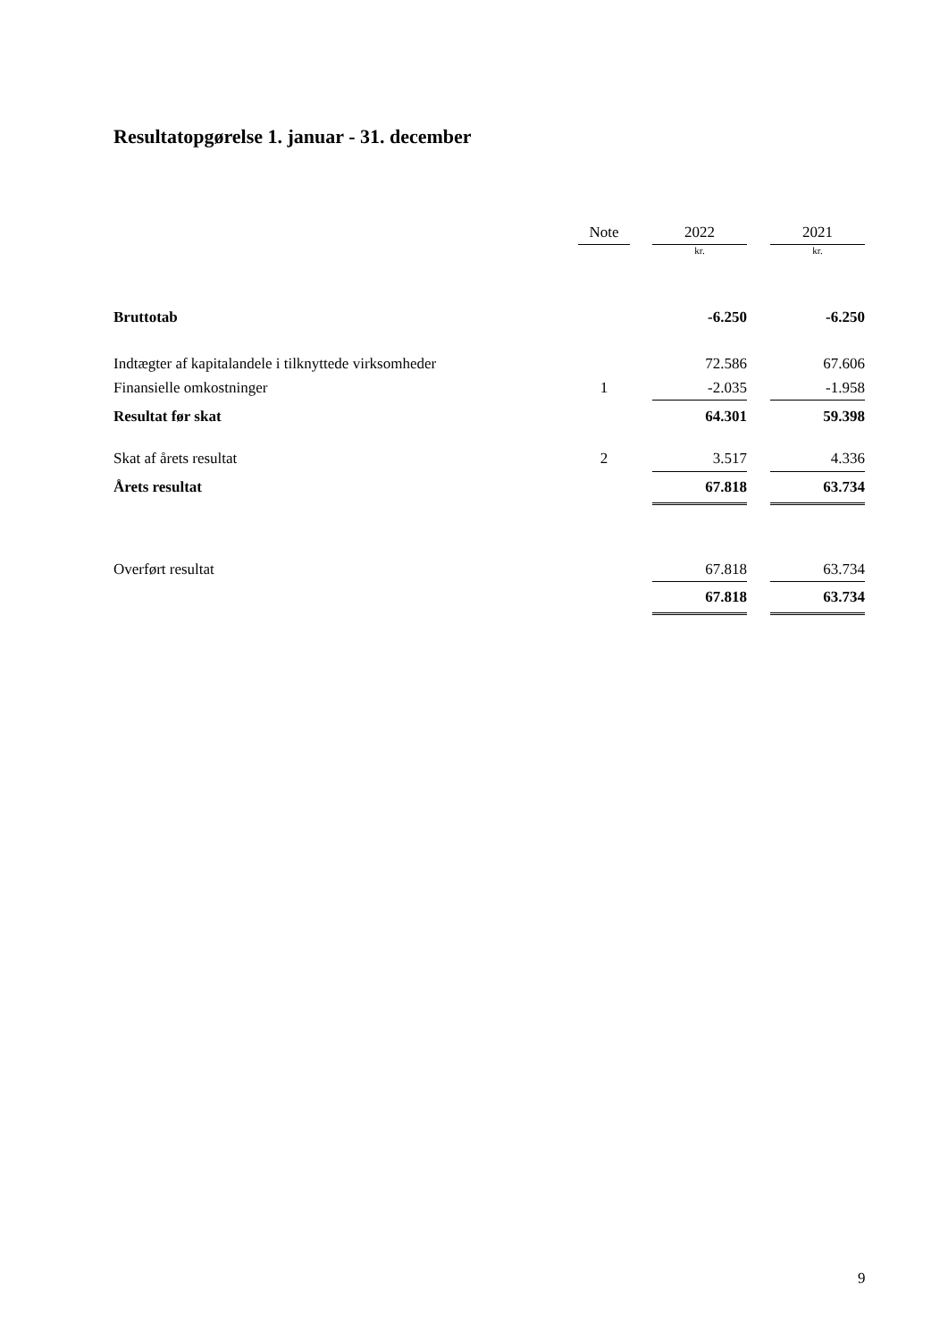Resultatopgørelse 1. januar - 31. december
| | Note | | 2022 | | 2021 |
| --- | --- | --- | --- | --- | --- |
| | | | kr. | | kr. |
| Bruttotab | | | -6.250 | | -6.250 |
| Indtægter af kapitalandele i tilknyttede virksomheder | | | 72.586 | | 67.606 |
| Finansielle omkostninger | 1 | | -2.035 | | -1.958 |
| Resultat før skat | | | 64.301 | | 59.398 |
| Skat af årets resultat | 2 | | 3.517 | | 4.336 |
| Årets resultat | | | 67.818 | | 63.734 |
| Overført resultat | | | 67.818 | | 63.734 |
| | | | 67.818 | | 63.734 |
9